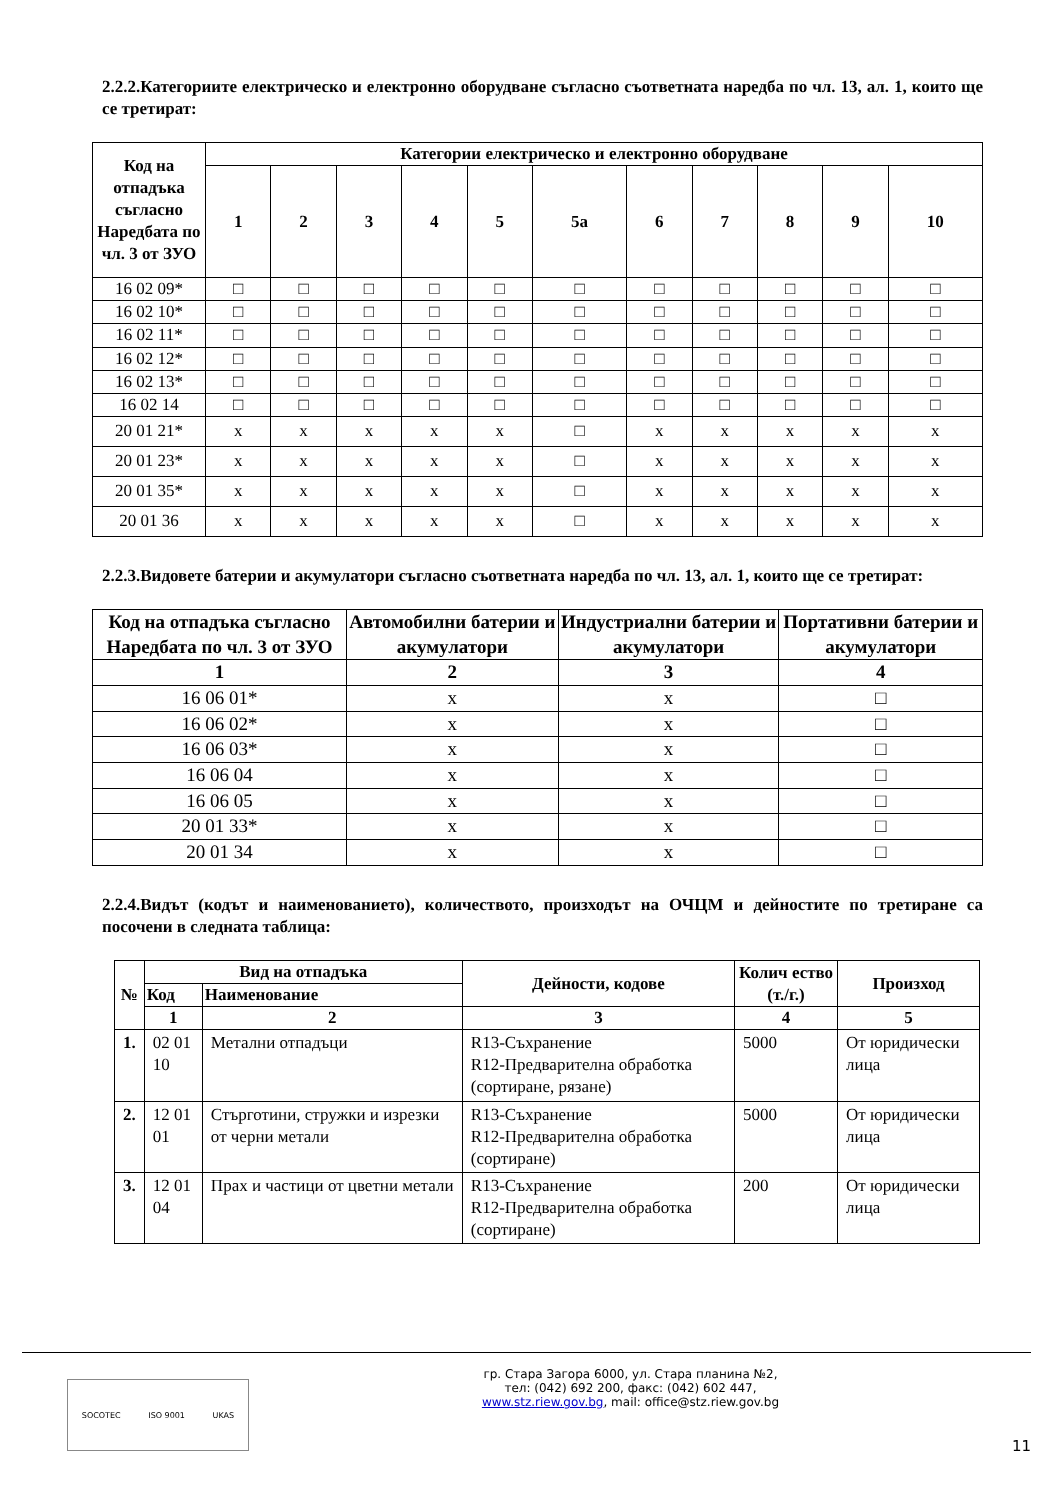2.2.2.Категориите електрическо и електронно оборудване съгласно съответната наредба по чл. 13, ал. 1, които ще се третират:
| Код на отпадъка съгласно Наредбата по чл. 3 от ЗУО | Категории електрическо и електронно оборудване | | | | | | | | | | |
| --- | --- | --- | --- | --- | --- | --- | --- | --- | --- | --- | --- |
| | 1 | 2 | 3 | 4 | 5 | 5а | 6 | 7 | 8 | 9 | 10 |
| 16 02 09* | □ | □ | □ | □ | □ | □ | □ | □ | □ | □ | □ |
| 16 02 10* | □ | □ | □ | □ | □ | □ | □ | □ | □ | □ | □ |
| 16 02 11* | □ | □ | □ | □ | □ | □ | □ | □ | □ | □ | □ |
| 16 02 12* | □ | □ | □ | □ | □ | □ | □ | □ | □ | □ | □ |
| 16 02 13* | □ | □ | □ | □ | □ | □ | □ | □ | □ | □ | □ |
| 16 02 14 | □ | □ | □ | □ | □ | □ | □ | □ | □ | □ | □ |
| 20 01 21* | x | x | x | x | x | □ | x | x | x | x | x |
| 20 01 23* | x | x | x | x | x | □ | x | x | x | x | x |
| 20 01 35* | x | x | x | x | x | □ | x | x | x | x | x |
| 20 01 36 | x | x | x | x | x | □ | x | x | x | x | x |
2.2.3.Видовете батерии и акумулатори съгласно съответната наредба по чл. 13, ал. 1, които ще се третират:
| Код на отпадъка съгласно Наредбата по чл. 3 от ЗУО | Автомобилни батерии и акумулатори | Индустриални батерии и акумулатори | Портативни батерии и акумулатори |
| --- | --- | --- | --- |
| 1 | 2 | 3 | 4 |
| 16 06 01* | x | x | □ |
| 16 06 02* | x | x | □ |
| 16 06 03* | x | x | □ |
| 16 06 04 | x | x | □ |
| 16 06 05 | x | x | □ |
| 20 01 33* | x | x | □ |
| 20 01 34 | x | x | □ |
2.2.4.Видът (кодът и наименованието), количеството, произходът на ОЧЦМ и дейностите по третиране са посочени в следната таблица:
| № | Вид на отпадъка | | Дейности, кодове | Колич ество (т./г.) | Произход |
| --- | --- | --- | --- | --- | --- |
| | Код | Наименование | | | |
| | 1 | 2 | 3 | 4 | 5 |
| 1. | 02 01 10 | Метални отпадъци | R13-Съхранение R12-Предварителна обработка (сортиране, рязане) | 5000 | От юридически лица |
| 2. | 12 01 01 | Стърготини, стружки и изрезки от черни метали | R13-Съхранение R12-Предварителна обработка (сортиране) | 5000 | От юридически лица |
| 3. | 12 01 04 | Прах и частици от цветни метали | R13-Съхранение R12-Предварителна обработка (сортиране) | 200 | От юридически лица |
SOCOTEC ISO 9001 UKAS
гр. Стара Загора 6000, ул. Стара планина №2,
тел: (042) 692 200, факс: (042) 602 447,
www.stz.riew.gov.bg, mail: office@stz.riew.gov.bg
11